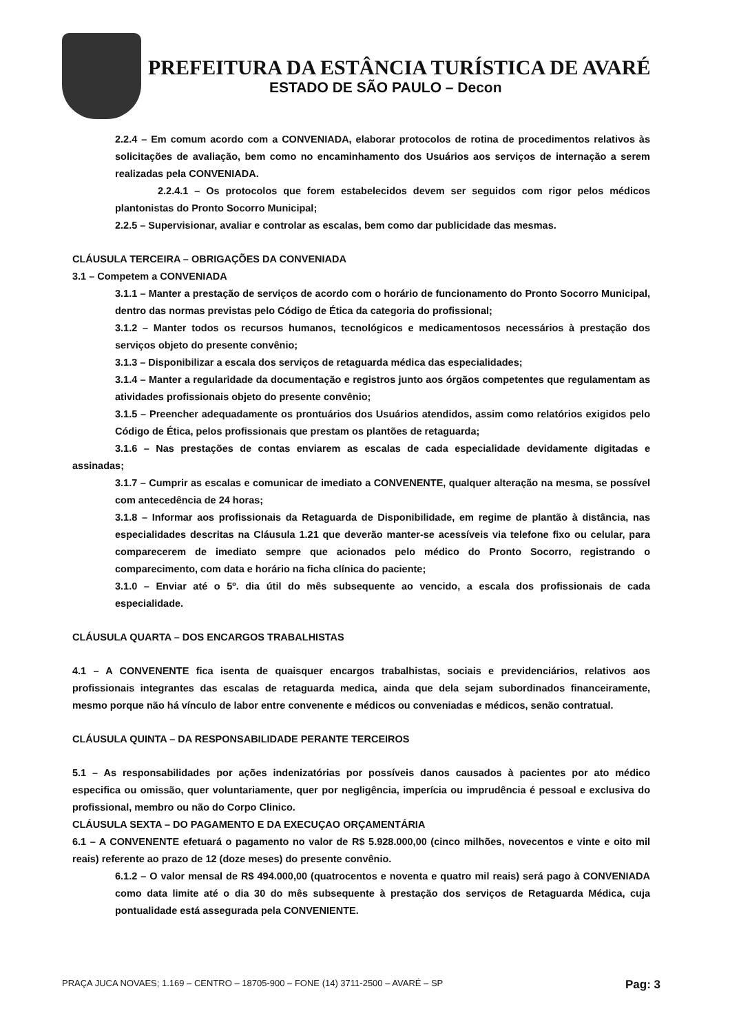PREFEITURA DA ESTÂNCIA TURÍSTICA DE AVARÉ
ESTADO DE SÃO PAULO – Decon
2.2.4 – Em comum acordo com a CONVENIADA, elaborar protocolos de rotina de procedimentos relativos às solicitações de avaliação, bem como no encaminhamento dos Usuários aos serviços de internação a serem realizadas pela CONVENIADA.
2.2.4.1 – Os protocolos que forem estabelecidos devem ser seguidos com rigor pelos médicos plantonistas do Pronto Socorro Municipal;
2.2.5 – Supervisionar, avaliar e controlar as escalas, bem como dar publicidade das mesmas.
CLÁUSULA TERCEIRA – OBRIGAÇÕES DA CONVENIADA
3.1 – Competem a CONVENIADA
3.1.1 – Manter a prestação de serviços de acordo com o horário de funcionamento do Pronto Socorro Municipal, dentro das normas previstas pelo Código de Ética da categoria do profissional;
3.1.2 – Manter todos os recursos humanos, tecnológicos e medicamentosos necessários à prestação dos serviços objeto do presente convênio;
3.1.3 – Disponibilizar a escala dos serviços de retaguarda médica das especialidades;
3.1.4 – Manter a regularidade da documentação e registros junto aos órgãos competentes que regulamentam as atividades profissionais objeto do presente convênio;
3.1.5 – Preencher adequadamente os prontuários dos Usuários atendidos, assim como relatórios exigidos pelo Código de Ética, pelos profissionais que prestam os plantões de retaguarda;
3.1.6 – Nas prestações de contas enviarem as escalas de cada especialidade devidamente digitadas e assinadas;
3.1.7 – Cumprir as escalas e comunicar de imediato a CONVENENTE, qualquer alteração na mesma, se possível com antecedência de 24 horas;
3.1.8 – Informar aos profissionais da Retaguarda de Disponibilidade, em regime de plantão à distância, nas especialidades descritas na Cláusula 1.21 que deverão manter-se acessíveis via telefone fixo ou celular, para comparecerem de imediato sempre que acionados pelo médico do Pronto Socorro, registrando o comparecimento, com data e horário na ficha clínica do paciente;
3.1.0 – Enviar até o 5º. dia útil do mês subsequente ao vencido, a escala dos profissionais de cada especialidade.
CLÁUSULA QUARTA – DOS ENCARGOS TRABALHISTAS
4.1 – A CONVENENTE fica isenta de quaisquer encargos trabalhistas, sociais e previdenciários, relativos aos profissionais integrantes das escalas de retaguarda medica, ainda que dela sejam subordinados financeiramente, mesmo porque não há vínculo de labor entre convenente e médicos ou conveniadas e médicos, senão contratual.
CLÁUSULA QUINTA – DA RESPONSABILIDADE PERANTE TERCEIROS
5.1 – As responsabilidades por ações indenizatórias por possíveis danos causados à pacientes por ato médico especifica ou omissão, quer voluntariamente, quer por negligência, imperícia ou imprudência é pessoal e exclusiva do profissional, membro ou não do Corpo Clinico.
CLÁUSULA SEXTA – DO PAGAMENTO E DA EXECUÇAO ORÇAMENTÁRIA
6.1 – A CONVENENTE efetuará o pagamento no valor de R$ 5.928.000,00 (cinco milhões, novecentos e vinte e oito mil reais) referente ao prazo de 12 (doze meses) do presente convênio.
6.1.2 – O valor mensal de R$ 494.000,00 (quatrocentos e noventa e quatro mil reais) será pago à CONVENIADA como data limite até o dia 30 do mês subsequente à prestação dos serviços de Retaguarda Médica, cuja pontualidade está assegurada pela CONVENIENTE.
PRAÇA JUCA NOVAES; 1.169 – CENTRO – 18705-900 – FONE (14) 3711-2500 – AVARÉ – SP Pag: 3